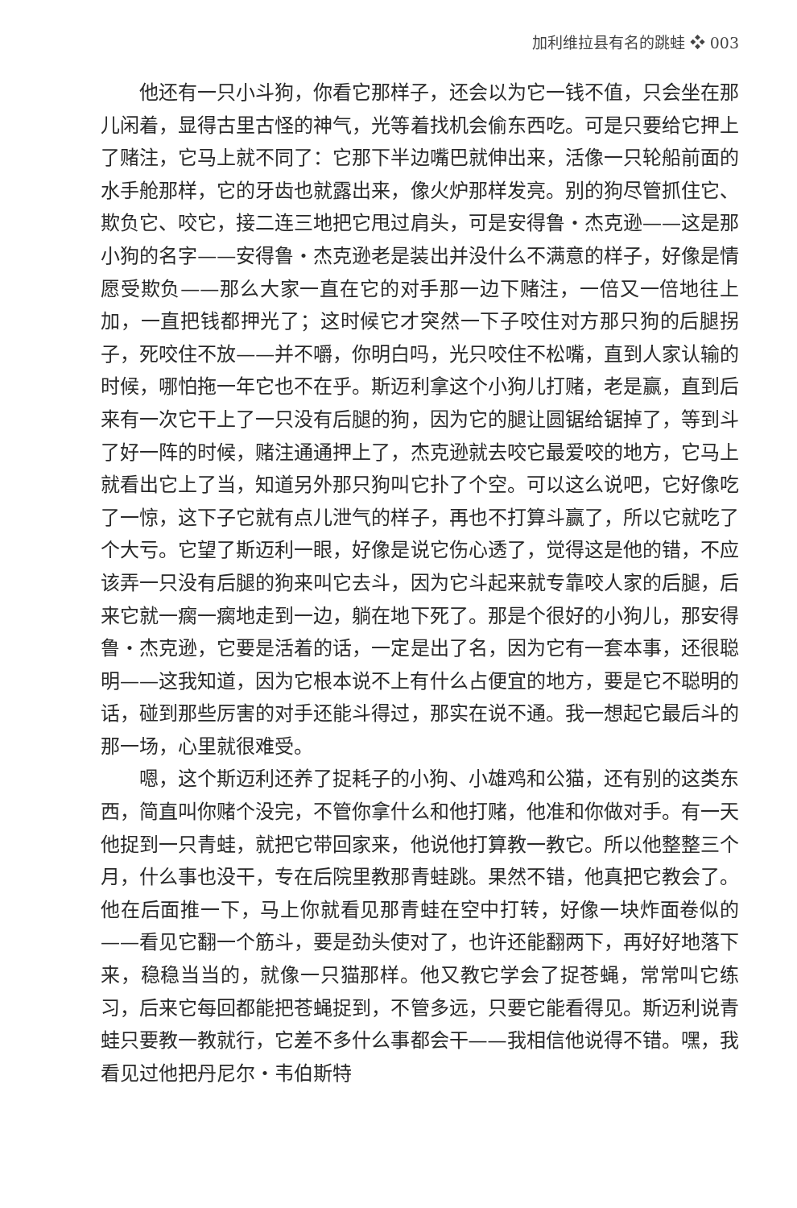加利维拉县有名的跳蛙 ❖ 003
他还有一只小斗狗，你看它那样子，还会以为它一钱不值，只会坐在那儿闲着，显得古里古怪的神气，光等着找机会偷东西吃。可是只要给它押上了赌注，它马上就不同了：它那下半边嘴巴就伸出来，活像一只轮船前面的水手舱那样，它的牙齿也就露出来，像火炉那样发亮。别的狗尽管抓住它、欺负它、咬它，接二连三地把它甩过肩头，可是安得鲁・杰克逊——这是那小狗的名字——安得鲁・杰克逊老是装出并没什么不满意的样子，好像是情愿受欺负——那么大家一直在它的对手那一边下赌注，一倍又一倍地往上加，一直把钱都押光了；这时候它才突然一下子咬住对方那只狗的后腿拐子，死咬住不放——并不嚼，你明白吗，光只咬住不松嘴，直到人家认输的时候，哪怕拖一年它也不在乎。斯迈利拿这个小狗儿打赌，老是赢，直到后来有一次它干上了一只没有后腿的狗，因为它的腿让圆锯给锯掉了，等到斗了好一阵的时候，赌注通通押上了，杰克逊就去咬它最爱咬的地方，它马上就看出它上了当，知道另外那只狗叫它扑了个空。可以这么说吧，它好像吃了一惊，这下子它就有点儿泄气的样子，再也不打算斗赢了，所以它就吃了个大亏。它望了斯迈利一眼，好像是说它伤心透了，觉得这是他的错，不应该弄一只没有后腿的狗来叫它去斗，因为它斗起来就专靠咬人家的后腿，后来它就一瘸一瘸地走到一边，躺在地下死了。那是个很好的小狗儿，那安得鲁・杰克逊，它要是活着的话，一定是出了名，因为它有一套本事，还很聪明——这我知道，因为它根本说不上有什么占便宜的地方，要是它不聪明的话，碰到那些厉害的对手还能斗得过，那实在说不通。我一想起它最后斗的那一场，心里就很难受。
嗯，这个斯迈利还养了捉耗子的小狗、小雄鸡和公猫，还有别的这类东西，简直叫你赌个没完，不管你拿什么和他打赌，他准和你做对手。有一天他捉到一只青蛙，就把它带回家来，他说他打算教一教它。所以他整整三个月，什么事也没干，专在后院里教那青蛙跳。果然不错，他真把它教会了。他在后面推一下，马上你就看见那青蛙在空中打转，好像一块炸面卷似的——看见它翻一个筋斗，要是劲头使对了，也许还能翻两下，再好好地落下来，稳稳当当的，就像一只猫那样。他又教它学会了捉苍蝇，常常叫它练习，后来它每回都能把苍蝇捉到，不管多远，只要它能看得见。斯迈利说青蛙只要教一教就行，它差不多什么事都会干——我相信他说得不错。嘿，我看见过他把丹尼尔・韦伯斯特